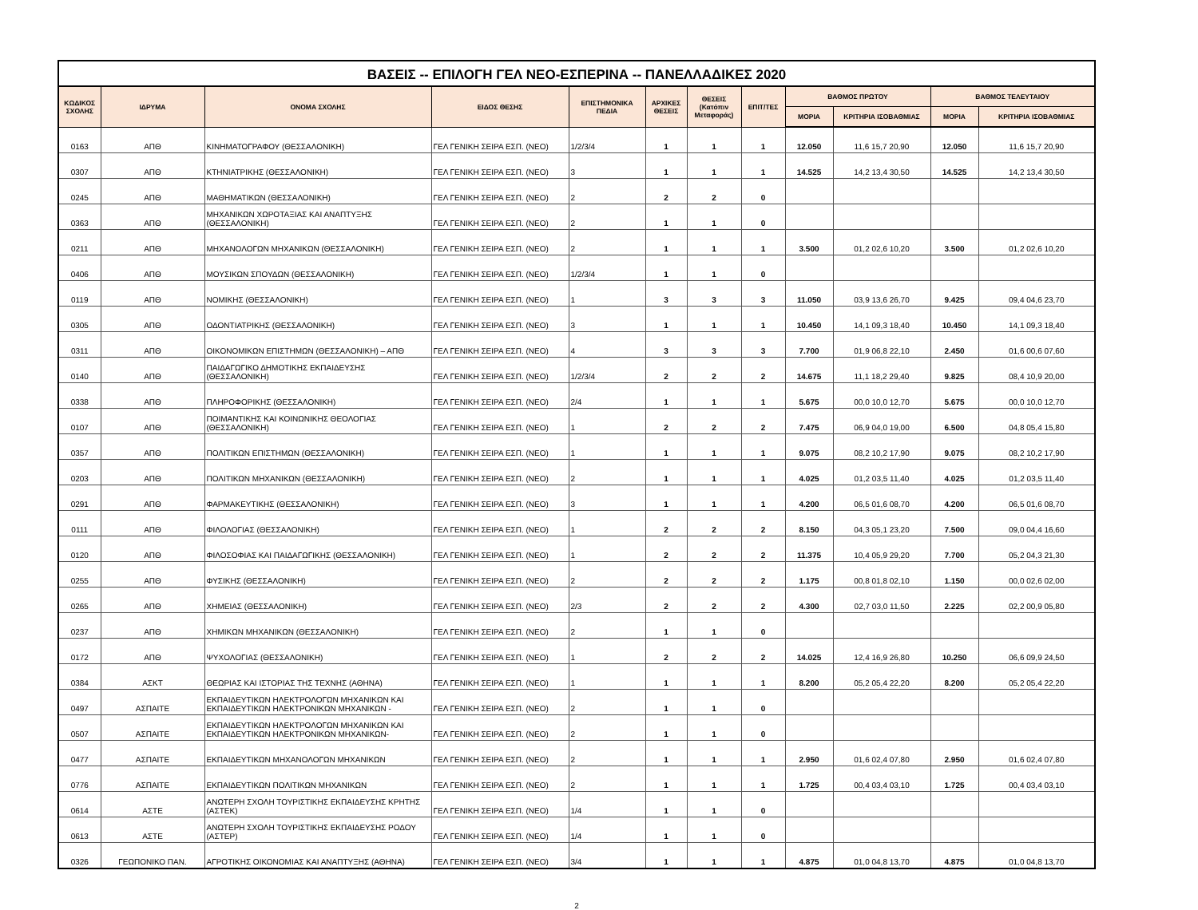ΒΑΣΕΙΣ -- ΕΠΙΛΟΓΗ ΓΕΛ ΝΕΟ-ΕΣΠΕΡΙΝΑ -- ΠΑΝΕΛΛΑΔΙΚΕΣ 2020
| ΚΩΔΙΚΟΣ ΣΧΟΛΗΣ | ΙΔΡΥΜΑ | ΟΝΟΜΑ ΣΧΟΛΗΣ | ΕΙΔΟΣ ΘΕΣΗΣ | ΕΠΙΣΤΗΜΟΝΙΚΑ ΠΕΔΙΑ | ΑΡΧΙΚΕΣ ΘΕΣΕΙΣ | ΘΕΣΕΙΣ (Κατόπιν Μεταφοράς) | ΕΠΙΤ/ΤΕΣ | ΒΑΘΜΟΣ ΠΡΩΤΟΥ | | ΒΑΘΜΟΣ ΤΕΛΕΥΤΑΙΟΥ | |
| --- | --- | --- | --- | --- | --- | --- | --- | --- | --- | --- | --- |
| | | | | | | | | ΜΟΡΙΑ | ΚΡΙΤΗΡΙΑ ΙΣΟΒΑΘΜΙΑΣ | ΜΟΡΙΑ | ΚΡΙΤΗΡΙΑ ΙΣΟΒΑΘΜΙΑΣ |
| 0163 | ΑΠΘ | ΚΙΝΗΜΑΤΟΓΡΑΦΟΥ (ΘΕΣΣΑΛΟΝΙΚΗ) | ΓΕΛ ΓΕΝΙΚΗ ΣΕΙΡΑ ΕΣΠ. (ΝΕΟ) | 1/2/3/4 | 1 | 1 | 1 | 12.050 | 11,6 15,7 20,90 | 12.050 | 11,6 15,7 20,90 |
| 0307 | ΑΠΘ | ΚΤΗΝΙΑΤΡΙΚΗΣ (ΘΕΣΣΑΛΟΝΙΚΗ) | ΓΕΛ ΓΕΝΙΚΗ ΣΕΙΡΑ ΕΣΠ. (ΝΕΟ) | 3 | 1 | 1 | 1 | 14.525 | 14,2 13,4 30,50 | 14.525 | 14,2 13,4 30,50 |
| 0245 | ΑΠΘ | ΜΑΘΗΜΑΤΙΚΩΝ (ΘΕΣΣΑΛΟΝΙΚΗ) | ΓΕΛ ΓΕΝΙΚΗ ΣΕΙΡΑ ΕΣΠ. (ΝΕΟ) | 2 | 2 | 2 | 0 | | | | |
| 0363 | ΑΠΘ | ΜΗΧΑΝΙΚΩΝ ΧΩΡΟΤΑΞΙΑΣ ΚΑΙ ΑΝΑΠΤΥΞΗΣ (ΘΕΣΣΑΛΟΝΙΚΗ) | ΓΕΛ ΓΕΝΙΚΗ ΣΕΙΡΑ ΕΣΠ. (ΝΕΟ) | 2 | 1 | 1 | 0 | | | | |
| 0211 | ΑΠΘ | ΜΗΧΑΝΟΛΟΓΩΝ ΜΗΧΑΝΙΚΩΝ (ΘΕΣΣΑΛΟΝΙΚΗ) | ΓΕΛ ΓΕΝΙΚΗ ΣΕΙΡΑ ΕΣΠ. (ΝΕΟ) | 2 | 1 | 1 | 1 | 3.500 | 01,2 02,6 10,20 | 3.500 | 01,2 02,6 10,20 |
| 0406 | ΑΠΘ | ΜΟΥΣΙΚΩΝ ΣΠΟΥΔΩΝ (ΘΕΣΣΑΛΟΝΙΚΗ) | ΓΕΛ ΓΕΝΙΚΗ ΣΕΙΡΑ ΕΣΠ. (ΝΕΟ) | 1/2/3/4 | 1 | 1 | 0 | | | | |
| 0119 | ΑΠΘ | ΝΟΜΙΚΗΣ (ΘΕΣΣΑΛΟΝΙΚΗ) | ΓΕΛ ΓΕΝΙΚΗ ΣΕΙΡΑ ΕΣΠ. (ΝΕΟ) | 1 | 3 | 3 | 3 | 11.050 | 03,9 13,6 26,70 | 9.425 | 09,4 04,6 23,70 |
| 0305 | ΑΠΘ | ΟΔΟΝΤΙΑΤΡΙΚΗΣ (ΘΕΣΣΑΛΟΝΙΚΗ) | ΓΕΛ ΓΕΝΙΚΗ ΣΕΙΡΑ ΕΣΠ. (ΝΕΟ) | 3 | 1 | 1 | 1 | 10.450 | 14,1 09,3 18,40 | 10.450 | 14,1 09,3 18,40 |
| 0311 | ΑΠΘ | ΟΙΚΟΝΟΜΙΚΩΝ ΕΠΙΣΤΗΜΩΝ (ΘΕΣΣΑΛΟΝΙΚΗ) – ΑΠΘ | ΓΕΛ ΓΕΝΙΚΗ ΣΕΙΡΑ ΕΣΠ. (ΝΕΟ) | 4 | 3 | 3 | 3 | 7.700 | 01,9 06,8 22,10 | 2.450 | 01,6 00,6 07,60 |
| 0140 | ΑΠΘ | ΠΑΙΔΑΓΩΓΙΚΟ ΔΗΜΟΤΙΚΗΣ ΕΚΠΑΙΔΕΥΣΗΣ (ΘΕΣΣΑΛΟΝΙΚΗ) | ΓΕΛ ΓΕΝΙΚΗ ΣΕΙΡΑ ΕΣΠ. (ΝΕΟ) | 1/2/3/4 | 2 | 2 | 2 | 14.675 | 11,1 18,2 29,40 | 9.825 | 08,4 10,9 20,00 |
| 0338 | ΑΠΘ | ΠΛΗΡΟΦΟΡΙΚΗΣ (ΘΕΣΣΑΛΟΝΙΚΗ) | ΓΕΛ ΓΕΝΙΚΗ ΣΕΙΡΑ ΕΣΠ. (ΝΕΟ) | 2/4 | 1 | 1 | 1 | 5.675 | 00,0 10,0 12,70 | 5.675 | 00,0 10,0 12,70 |
| 0107 | ΑΠΘ | ΠΟΙΜΑΝΤΙΚΗΣ ΚΑΙ ΚΟΙΝΩΝΙΚΗΣ ΘΕΟΛΟΓΙΑΣ (ΘΕΣΣΑΛΟΝΙΚΗ) | ΓΕΛ ΓΕΝΙΚΗ ΣΕΙΡΑ ΕΣΠ. (ΝΕΟ) | 1 | 2 | 2 | 2 | 7.475 | 06,9 04,0 19,00 | 6.500 | 04,8 05,4 15,80 |
| 0357 | ΑΠΘ | ΠΟΛΙΤΙΚΩΝ ΕΠΙΣΤΗΜΩΝ (ΘΕΣΣΑΛΟΝΙΚΗ) | ΓΕΛ ΓΕΝΙΚΗ ΣΕΙΡΑ ΕΣΠ. (ΝΕΟ) | 1 | 1 | 1 | 1 | 9.075 | 08,2 10,2 17,90 | 9.075 | 08,2 10,2 17,90 |
| 0203 | ΑΠΘ | ΠΟΛΙΤΙΚΩΝ ΜΗΧΑΝΙΚΩΝ (ΘΕΣΣΑΛΟΝΙΚΗ) | ΓΕΛ ΓΕΝΙΚΗ ΣΕΙΡΑ ΕΣΠ. (ΝΕΟ) | 2 | 1 | 1 | 1 | 4.025 | 01,2 03,5 11,40 | 4.025 | 01,2 03,5 11,40 |
| 0291 | ΑΠΘ | ΦΑΡΜΑΚΕΥΤΙΚΗΣ (ΘΕΣΣΑΛΟΝΙΚΗ) | ΓΕΛ ΓΕΝΙΚΗ ΣΕΙΡΑ ΕΣΠ. (ΝΕΟ) | 3 | 1 | 1 | 1 | 4.200 | 06,5 01,6 08,70 | 4.200 | 06,5 01,6 08,70 |
| 0111 | ΑΠΘ | ΦΙΛΟΛΟΓΙΑΣ (ΘΕΣΣΑΛΟΝΙΚΗ) | ΓΕΛ ΓΕΝΙΚΗ ΣΕΙΡΑ ΕΣΠ. (ΝΕΟ) | 1 | 2 | 2 | 2 | 8.150 | 04,3 05,1 23,20 | 7.500 | 09,0 04,4 16,60 |
| 0120 | ΑΠΘ | ΦΙΛΟΣΟΦΙΑΣ ΚΑΙ ΠΑΙΔΑΓΩΓΙΚΗΣ (ΘΕΣΣΑΛΟΝΙΚΗ) | ΓΕΛ ΓΕΝΙΚΗ ΣΕΙΡΑ ΕΣΠ. (ΝΕΟ) | 1 | 2 | 2 | 2 | 11.375 | 10,4 05,9 29,20 | 7.700 | 05,2 04,3 21,30 |
| 0255 | ΑΠΘ | ΦΥΣΙΚΗΣ (ΘΕΣΣΑΛΟΝΙΚΗ) | ΓΕΛ ΓΕΝΙΚΗ ΣΕΙΡΑ ΕΣΠ. (ΝΕΟ) | 2 | 2 | 2 | 2 | 1.175 | 00,8 01,8 02,10 | 1.150 | 00,0 02,6 02,00 |
| 0265 | ΑΠΘ | ΧΗΜΕΙΑΣ (ΘΕΣΣΑΛΟΝΙΚΗ) | ΓΕΛ ΓΕΝΙΚΗ ΣΕΙΡΑ ΕΣΠ. (ΝΕΟ) | 2/3 | 2 | 2 | 2 | 4.300 | 02,7 03,0 11,50 | 2.225 | 02,2 00,9 05,80 |
| 0237 | ΑΠΘ | ΧΗΜΙΚΩΝ ΜΗΧΑΝΙΚΩΝ (ΘΕΣΣΑΛΟΝΙΚΗ) | ΓΕΛ ΓΕΝΙΚΗ ΣΕΙΡΑ ΕΣΠ. (ΝΕΟ) | 2 | 1 | 1 | 0 | | | | |
| 0172 | ΑΠΘ | ΨΥΧΟΛΟΓΙΑΣ (ΘΕΣΣΑΛΟΝΙΚΗ) | ΓΕΛ ΓΕΝΙΚΗ ΣΕΙΡΑ ΕΣΠ. (ΝΕΟ) | 1 | 2 | 2 | 2 | 14.025 | 12,4 16,9 26,80 | 10.250 | 06,6 09,9 24,50 |
| 0384 | ΑΣΚΤ | ΘΕΩΡΙΑΣ ΚΑΙ ΙΣΤΟΡΙΑΣ ΤΗΣ ΤΕΧΝΗΣ (ΑΘΗΝΑ) | ΓΕΛ ΓΕΝΙΚΗ ΣΕΙΡΑ ΕΣΠ. (ΝΕΟ) | 1 | 1 | 1 | 1 | 8.200 | 05,2 05,4 22,20 | 8.200 | 05,2 05,4 22,20 |
| 0497 | ΑΣΠΑΙΤΕ | ΕΚΠΑΙΔΕΥΤΙΚΩΝ ΗΛΕΚΤΡΟΛΟΓΩΝ ΜΗΧΑΝΙΚΩΝ ΚΑΙ ΕΚΠΑΙΔΕΥΤΙΚΩΝ ΗΛΕΚΤΡΟΝΙΚΩΝ ΜΗΧΑΝΙΚΩΝ - | ΓΕΛ ΓΕΝΙΚΗ ΣΕΙΡΑ ΕΣΠ. (ΝΕΟ) | 2 | 1 | 1 | 0 | | | | |
| 0507 | ΑΣΠΑΙΤΕ | ΕΚΠΑΙΔΕΥΤΙΚΩΝ ΗΛΕΚΤΡΟΛΟΓΩΝ ΜΗΧΑΝΙΚΩΝ ΚΑΙ ΕΚΠΑΙΔΕΥΤΙΚΩΝ ΗΛΕΚΤΡΟΝΙΚΩΝ ΜΗΧΑΝΙΚΩΝ- | ΓΕΛ ΓΕΝΙΚΗ ΣΕΙΡΑ ΕΣΠ. (ΝΕΟ) | 2 | 1 | 1 | 0 | | | | |
| 0477 | ΑΣΠΑΙΤΕ | ΕΚΠΑΙΔΕΥΤΙΚΩΝ ΜΗΧΑΝΟΛΟΓΩΝ ΜΗΧΑΝΙΚΩΝ | ΓΕΛ ΓΕΝΙΚΗ ΣΕΙΡΑ ΕΣΠ. (ΝΕΟ) | 2 | 1 | 1 | 1 | 2.950 | 01,6 02,4 07,80 | 2.950 | 01,6 02,4 07,80 |
| 0776 | ΑΣΠΑΙΤΕ | ΕΚΠΑΙΔΕΥΤΙΚΩΝ ΠΟΛΙΤΙΚΩΝ ΜΗΧΑΝΙΚΩΝ | ΓΕΛ ΓΕΝΙΚΗ ΣΕΙΡΑ ΕΣΠ. (ΝΕΟ) | 2 | 1 | 1 | 1 | 1.725 | 00,4 03,4 03,10 | 1.725 | 00,4 03,4 03,10 |
| 0614 | ΑΣΤΕ | ΑΝΩΤΕΡΗ ΣΧΟΛΗ ΤΟΥΡΙΣΤΙΚΗΣ ΕΚΠΑΙΔΕΥΣΗΣ ΚΡΗΤΗΣ (ΑΣΤΕΚ) | ΓΕΛ ΓΕΝΙΚΗ ΣΕΙΡΑ ΕΣΠ. (ΝΕΟ) | 1/4 | 1 | 1 | 0 | | | | |
| 0613 | ΑΣΤΕ | ΑΝΩΤΕΡΗ ΣΧΟΛΗ ΤΟΥΡΙΣΤΙΚΗΣ ΕΚΠΑΙΔΕΥΣΗΣ ΡΟΔΟΥ (ΑΣΤΕΡ) | ΓΕΛ ΓΕΝΙΚΗ ΣΕΙΡΑ ΕΣΠ. (ΝΕΟ) | 1/4 | 1 | 1 | 0 | | | | |
| 0326 | ΓΕΩΠΟΝΙΚΟ ΠΑΝ. | ΑΓΡΟΤΙΚΗΣ ΟΙΚΟΝΟΜΙΑΣ ΚΑΙ ΑΝΑΠΤΥΞΗΣ (ΑΘΗΝΑ) | ΓΕΛ ΓΕΝΙΚΗ ΣΕΙΡΑ ΕΣΠ. (ΝΕΟ) | 3/4 | 1 | 1 | 1 | 4.875 | 01,0 04,8 13,70 | 4.875 | 01,0 04,8 13,70 |
2